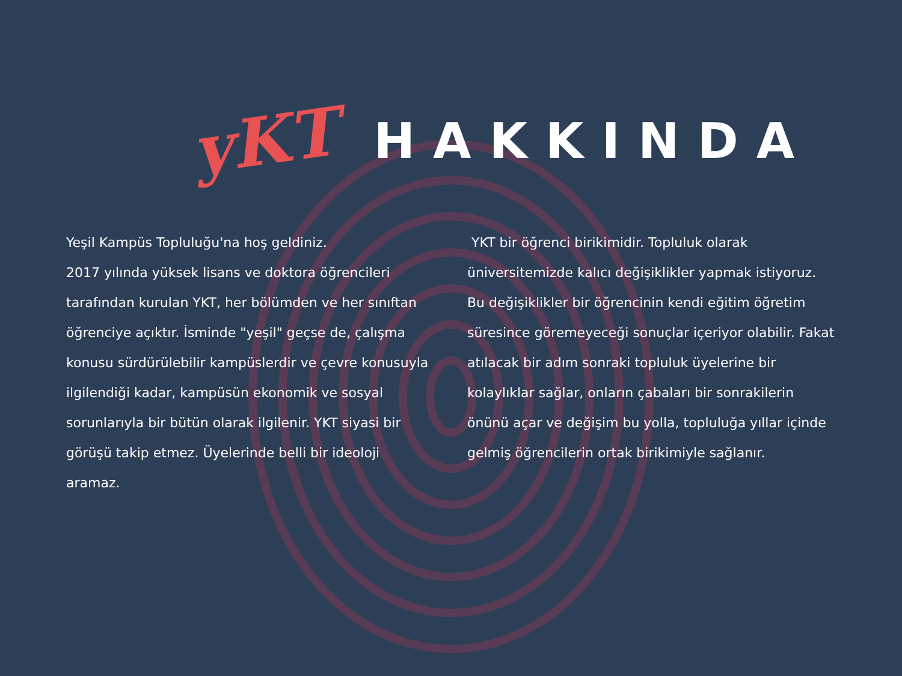yKT
HAKKINDA
Yeşil Kampüs Topluluğu'na hoş geldiniz.
2017 yılında yüksek lisans ve doktora öğrencileri tarafından kurulan YKT, her bölümden ve her sınıftan öğrenciye açıktır. İsminde "yeşil" geçse de, çalışma konusu sürdürülebilir kampüslerdir ve çevre konusuyla ilgilendiği kadar, kampüsün ekonomik ve sosyal sorunlarıyla bir bütün olarak ilgilenir. YKT siyasi bir görüşü takip etmez. Üyelerinde belli bir ideoloji aramaz.
YKT bir öğrenci birikimidir. Topluluk olarak üniversitemizde kalıcı değişiklikler yapmak istiyoruz. Bu değişiklikler bir öğrencinin kendi eğitim öğretim süresince göremeyeceği sonuçlar içeriyor olabilir. Fakat atılacak bir adım sonraki topluluk üyelerine bir kolaylıklar sağlar, onların çabaları bir sonrakilerin önünü açar ve değişim bu yolla, topluluğa yıllar içinde gelmiş öğrencilerin ortak birikimiyle sağlanır.